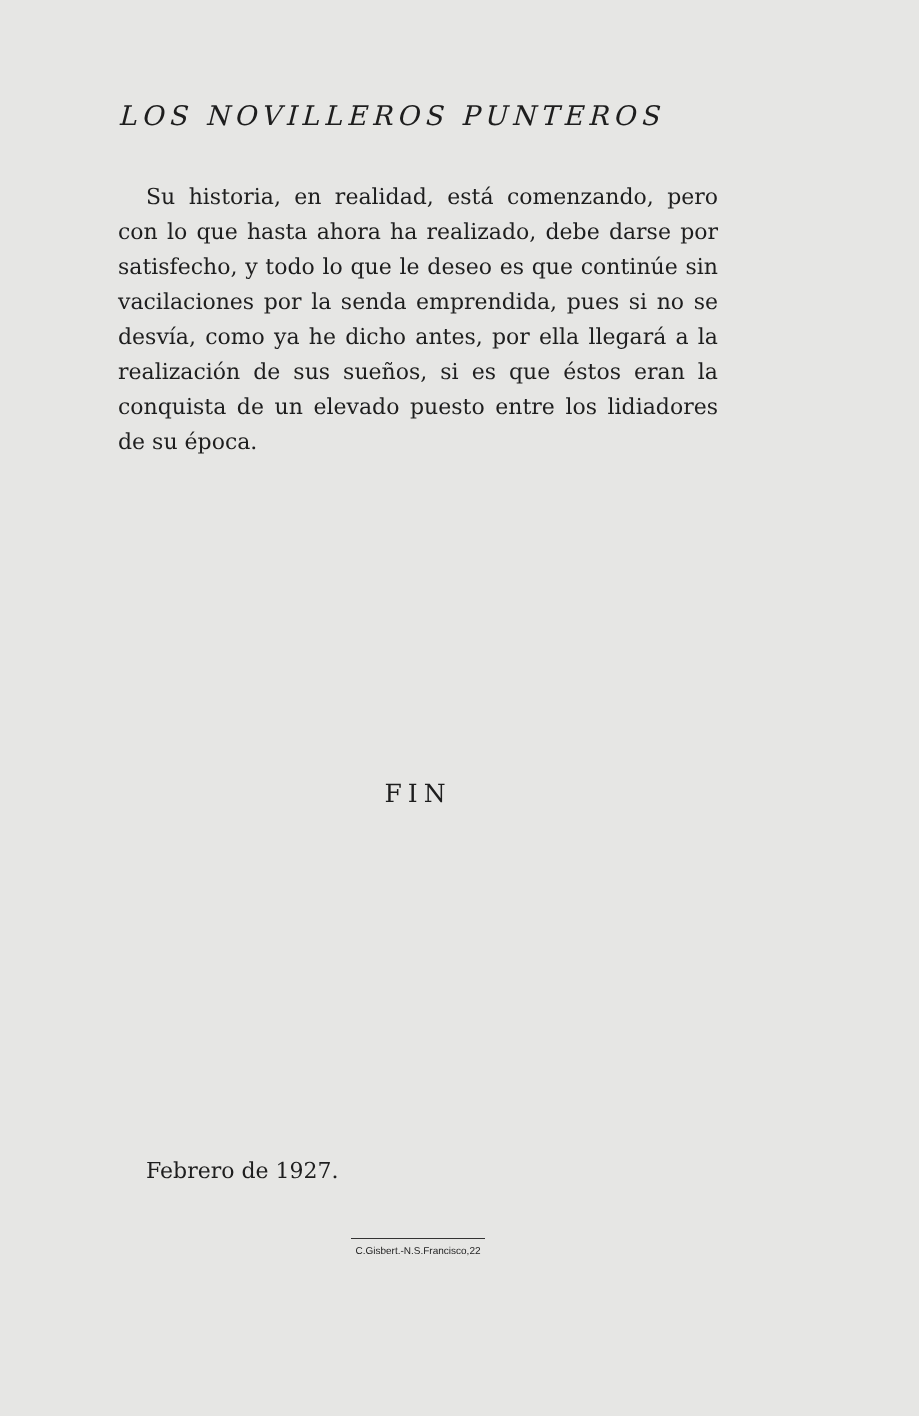LOS NOVILLEROS PUNTEROS
Su historia, en realidad, está comenzando, pe­ro con lo que hasta ahora ha realizado, debe dar­se por satisfecho, y todo lo que le deseo es que continúe sin vacilaciones por la senda empren­dida, pues si no se desvía, como ya he dicho an­tes, por ella llegará a la realización de sus sue­ños, si es que éstos eran la conquista de un ele­vado puesto entre los lidiadores de su época.
FIN
Febrero de 1927.
C.Gisbert.-N.S.Francisco,22